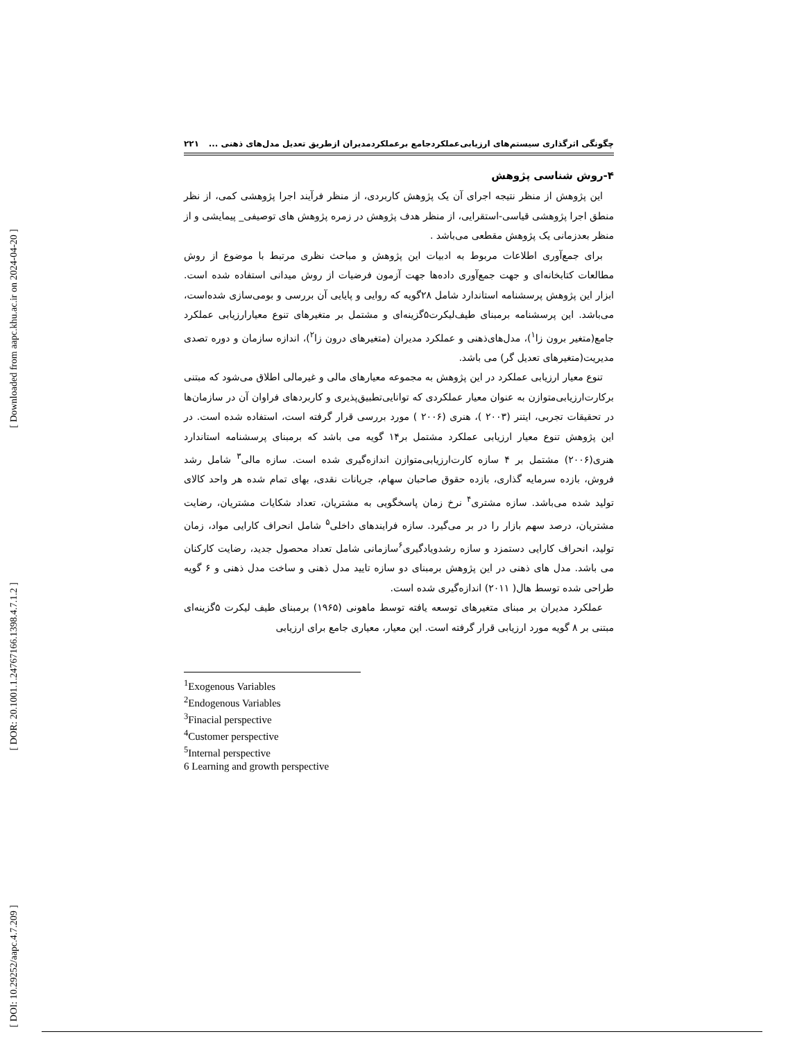[ Downloaded from aapc.khu.ac.ir on 2024-04-20 ]
[ DOR: 20.1001.1.24767166.1398.4.7.1.2 ]
[ DOI: 10.29252/aapc.4.7.209 ]
چگونگی اثرگذاری سیستم‌های ارزیابی‌عملکردجامع برعملکردمدیران ازطریق تعدیل مدل‌های ذهنی ... ۲۲۱
۴-روش شناسی پژوهش
این پژوهش از منظر نتیجه اجرای آن یک پژوهش کاربردی، از منظر فرآیند اجرا پژوهشی کمی، از نظر منطق اجرا پژوهشی قیاسی-استقرایی، از منظر هدف پژوهش در زمره پژوهش های توصیفی_ پیمایشی و از منظر بعدزمانی یک پژوهش مقطعی می‌باشد .
برای جمع‌آوری اطلاعات مربوط به ادبیات این پژوهش و مباحث نظری مرتبط با موضوع از روش مطالعات کتابخانه‌ای و جهت جمع‌آوری داده‌ها جهت آزمون فرضیات از روش میدانی استفاده شده است. ابزار این پژوهش پرسشنامه استاندارد شامل ۲۸گویه که روایی و پایایی آن بررسی و بومی‌سازی شده‌است، می‌باشد. این پرسشنامه برمبنای طیف‌لیکرت۵گزینه‌ای و مشتمل بر متغیرهای تنوع معیارارزیابی عملکرد جامع(متغیر برون زا<sup>۱</sup>)، مدل‌های‌ذهنی و عملکرد مدیران (متغیرهای درون زا<sup>۲</sup>)، اندازه سازمان و دوره تصدی مدیریت(متغیرهای تعدیل گر) می باشد.
تنوع معیار ارزیابی عملکرد در این پژوهش به مجموعه معیارهای مالی و غیرمالی اطلاق می‌شود که مبتنی برکارت‌ارزیابی‌متوازن به عنوان معیار عملکردی که توانایی‌تطبیق‌پذیری و کاربردهای فراوان آن در سازمان‌ها در تحقیقات تجربی، ایتنر (۲۰۰۳ )، هنری (۲۰۰۶ ) مورد بررسی قرار گرفته است، استفاده شده است. در این پژوهش تنوع معیار ارزیابی عملکرد مشتمل بر۱۴ گویه می باشد که برمبنای پرسشنامه استاندارد هنری(۲۰۰۶) مشتمل بر ۴ سازه کارت‌ارزیابی‌متوازن اندازه‌گیری شده است. سازه مالی<sup>۳</sup> شامل رشد فروش، بازده سرمایه گذاری، بازده حقوق صاحبان سهام، جریانات نقدی، بهای تمام شده هر واحد کالای تولید شده می‌باشد. سازه مشتری<sup>۴</sup> نرخ زمان پاسخگویی به مشتریان، تعداد شکایات مشتریان، رضایت مشتریان، درصد سهم بازار را در بر می‌گیرد. سازه فرایندهای داخلی<sup>۵</sup> شامل انحراف کارایی مواد، زمان تولید، انحراف کارایی دستمزد و سازه رشدویادگیری<sup>۶</sup>سازمانی شامل تعداد محصول جدید، رضایت کارکنان می باشد. مدل های ذهنی در این پژوهش برمبنای دو سازه تایید مدل ذهنی و ساخت مدل ذهنی و ۶ گویه طراحی شده توسط هال( ۲۰۱۱) اندازه‌گیری شده است.
عملکرد مدیران بر مبنای متغیرهای توسعه یافته توسط ماهونی (۱۹۶۵) برمبنای طیف لیکرت ۵گزینه‌ای مبتنی بر ۸ گویه مورد ارزیابی قرار گرفته است. این معیار، معیاری جامع برای ارزیابی
<sup>1</sup> Exogenous Variables
<sup>2</sup> Endogenous Variables
<sup>3</sup> Finacial perspective
<sup>4</sup> Customer perspective
<sup>5</sup> Internal perspective
6 Learning and growth perspective